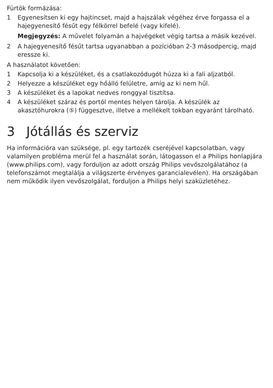Fürtök formázása:
1 Egyenesítsen ki egy hajtincset, majd a hajszálak végéhez érve forgassa el a hajegyenesítő fésűt egy félkörrel befelé (vagy kifelé).
Megjegyzés: A művelet folyamán a hajvégeket végig tartsa a másik kezével.
2 A hajegyenesítő fésűt tartsa ugyanabban a pozícióban 2-3 másodpercig, majd eressze ki.
A használatot követően:
1 Kapcsolja ki a készüléket, és a csatlakozódugót húzza ki a fali aljzatból.
2 Helyezze a készüléket egy hőálló felületre, amíg az ki nem hűl.
3 A készüléket és a lapokat nedves ronggyal tisztítsa.
4 A készüléket száraz és portól mentes helyen tárolja. A készülék az akasztóhurokra (⑤) függesztve, illetve a mellékelt tokban egyaránt tárolható.
3 Jótállás és szerviz
Ha információra van szüksége, pl. egy tartozék cseréjével kapcsolatban, vagy valamilyen probléma merül fel a használat során, látogasson el a Philips honlapjára (www.philips.com), vagy forduljon az adott ország Philips vevőszolgálatához (a telefonszámot megtalálja a világszerte érvényes garancialevélen). Ha országában nem működik ilyen vevőszolgálat, forduljon a Philips helyi szaküzletéhez.